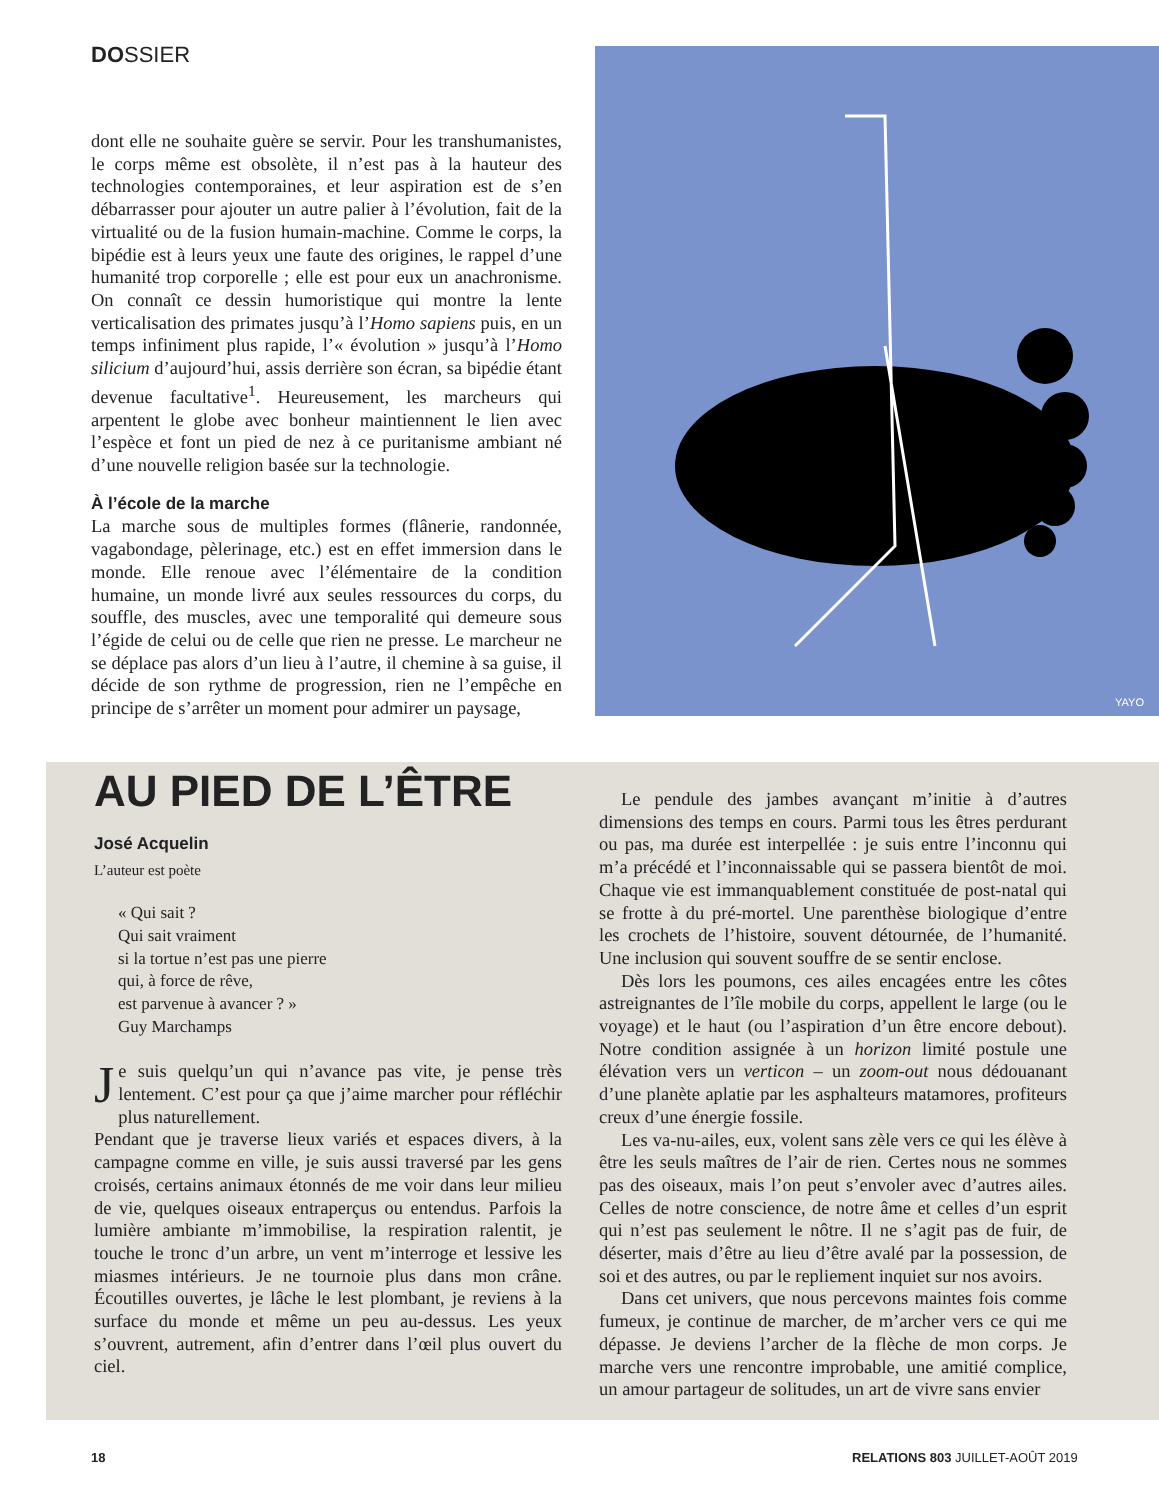DOSSIER
dont elle ne souhaite guère se servir. Pour les transhumanistes, le corps même est obsolète, il n’est pas à la hauteur des technologies contemporaines, et leur aspiration est de s’en débarrasser pour ajouter un autre palier à l’évolution, fait de la virtualité ou de la fusion humain-machine. Comme le corps, la bipédie est à leurs yeux une faute des origines, le rappel d’une humanité trop corporelle ; elle est pour eux un anachronisme. On connaît ce dessin humoristique qui montre la lente verticalisation des primates jusqu’à l’Homo sapiens puis, en un temps infiniment plus rapide, l’« évolution » jusqu’à l’Homo silicium d’aujourd’hui, assis derrière son écran, sa bipédie étant devenue facultative<sup>1</sup>. Heureusement, les marcheurs qui arpentent le globe avec bonheur maintiennent le lien avec l’espèce et font un pied de nez à ce puritanisme ambiant né d’une nouvelle religion basée sur la technologie.
À l’école de la marche
La marche sous de multiples formes (flânerie, randonnée, vagabondage, pèlerinage, etc.) est en effet immersion dans le monde. Elle renoue avec l’élémentaire de la condition humaine, un monde livré aux seules ressources du corps, du souffle, des muscles, avec une temporalité qui demeure sous l’égide de celui ou de celle que rien ne presse. Le marcheur ne se déplace pas alors d’un lieu à l’autre, il chemine à sa guise, il décide de son rythme de progression, rien ne l’empêche en principe de s’arrêter un moment pour admirer un paysage,
YAYO
AU PIED DE L’ÊTRE
José Acquelin
L’auteur est poète
« Qui sait ?
Qui sait vraiment
si la tortue n’est pas une pierre
qui, à force de rêve,
est parvenue à avancer ? »
Guy Marchamps
Je suis quelqu’un qui n’avance pas vite, je pense très lentement. C’est pour ça que j’aime marcher pour réfléchir plus naturellement.
Pendant que je traverse lieux variés et espaces divers, à la campagne comme en ville, je suis aussi traversé par les gens croisés, certains animaux étonnés de me voir dans leur milieu de vie, quelques oiseaux entraperçus ou entendus. Parfois la lumière ambiante m’immobilise, la respiration ralentit, je touche le tronc d’un arbre, un vent m’interroge et lessive les miasmes intérieurs. Je ne tournoie plus dans mon crâne. Écoutilles ouvertes, je lâche le lest plombant, je reviens à la surface du monde et même un peu au-dessus. Les yeux s’ouvrent, autrement, afin d’entrer dans l’œil plus ouvert du ciel.
Le pendule des jambes avançant m’initie à d’autres dimensions des temps en cours. Parmi tous les êtres perdurant ou pas, ma durée est interpellée : je suis entre l’inconnu qui m’a précédé et l’inconnaissable qui se passera bientôt de moi. Chaque vie est immanquablement constituée de post-natal qui se frotte à du pré-mortel. Une parenthèse biologique d’entre les crochets de l’histoire, souvent détournée, de l’humanité. Une inclusion qui souvent souffre de se sentir enclose.
Dès lors les poumons, ces ailes encagées entre les côtes astreignantes de l’île mobile du corps, appellent le large (ou le voyage) et le haut (ou l’aspiration d’un être encore debout). Notre condition assignée à un horizon limité postule une élévation vers un verticon – un zoom-out nous dédouanant d’une planète aplatie par les asphalteurs matamores, profiteurs creux d’une énergie fossile.
Les va-nu-ailes, eux, volent sans zèle vers ce qui les élève à être les seuls maîtres de l’air de rien. Certes nous ne sommes pas des oiseaux, mais l’on peut s’envoler avec d’autres ailes. Celles de notre conscience, de notre âme et celles d’un esprit qui n’est pas seulement le nôtre. Il ne s’agit pas de fuir, de déserter, mais d’être au lieu d’être avalé par la possession, de soi et des autres, ou par le repliement inquiet sur nos avoirs.
Dans cet univers, que nous percevons maintes fois comme fumeux, je continue de marcher, de m’archer vers ce qui me dépasse. Je deviens l’archer de la flèche de mon corps. Je marche vers une rencontre improbable, une amitié complice, un amour partageur de solitudes, un art de vivre sans envier
18
RELATIONS 803 JUILLET-AOÛT 2019